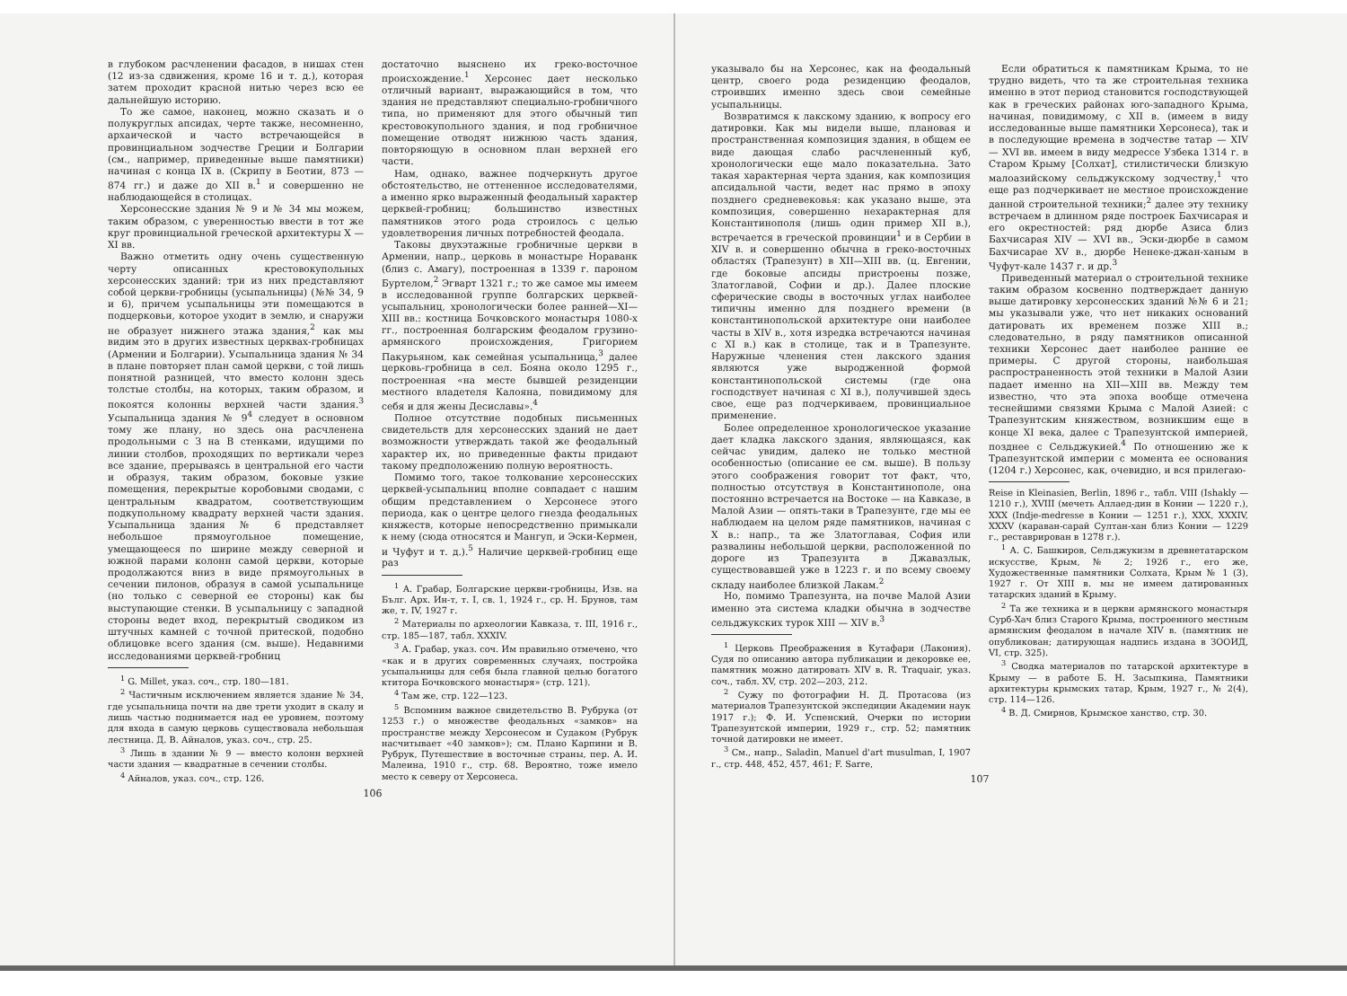в глубоком расчленении фасадов, в нишах стен (12 из-за сдвижения, кроме 16 и т. д.), которая затем проходит красной нитью через всю ее дальнейшую историю.
То же самое, наконец, можно сказать и о полукруглых апсидах, черте также, несомненно, архаической и часто встречающейся в провинциальном зодчестве Греции и Болгарии (см., например, приведенные выше памятники) начиная с конца IX в. (Скрипу в Беотии, 873 — 874 гг.) и даже до XII в.<sup>1</sup> и совершенно не наблюдающейся в столицах.
Херсонесские здания № 9 и № 34 мы можем, таким образом, с уверенностью ввести в тот же круг провинциальной греческой архитектуры X — XI вв.
Важно отметить одну очень существенную черту описанных крестовокупольных херсонесских зданий: три из них представляют собой церкви-гробницы (усыпальницы) (№№ 34, 9 и 6), причем усыпальницы эти помещаются в подцерковьи, которое уходит в землю, и снаружи не образует нижнего этажа здания,<sup>2</sup> как мы видим это в других известных церквах-гробницах (Армении и Болгарии). Усыпальница здания № 34 в плане повторяет план самой церкви, с той лишь понятной разницей, что вместо колонн здесь толстые столбы, на которых, таким образом, и покоятся колонны верхней части здания.<sup>3</sup> Усыпальница здания № 9<sup>4</sup> следует в основном тому же плану, но здесь она расчленена продольными с З на В стенками, идущими по линии столбов, проходящих по вертикали через все здание, прерываясь в центральной его части и образуя, таким образом, боковые узкие помещения, перекрытые коробовыми сводами, с центральным квадратом, соответствующим подкупольному квадрату верхней части здания. Усыпальница здания № 6 представляет небольшое прямоугольное помещение, умещающееся по ширине между северной и южной парами колонн самой церкви, которые продолжаются вниз в виде прямоугольных в сечении пилонов, образуя в самой усыпальнице (но только с северной ее стороны) как бы выступающие стенки. В усыпальницу с западной стороны ведет вход, перекрытый сводиком из штучных камней с точной притеской, подобно облицовке всего здания (см. выше). Недавними исследованиями церквей-гробниц
<sup>1</sup> G. Millet, указ. соч., стр. 180—181.
<sup>2</sup> Частичным исключением является здание № 34, где усыпальница почти на две трети уходит в скалу и лишь частью поднимается над ее уровнем, поэтому для входа в самую церковь существовала небольшая лестница. Д. В. Айналов, указ. соч., стр. 25.
<sup>3</sup> Лишь в здании № 9 — вместо колонн верхней части здания — квадратные в сечении столбы.
<sup>4</sup> Айналов, указ. соч., стр. 126.
достаточно выяснено их греко-восточное происхождение.<sup>1</sup> Херсонес дает несколько отличный вариант, выражающийся в том, что здания не представляют специально-гробничного типа, но применяют для этого обычный тип крестовокупольного здания, и под гробничное помещение отводят нижнюю часть здания, повторяющую в основном план верхней его части.
Нам, однако, важнее подчеркнуть другое обстоятельство, не оттененное исследователями, а именно ярко выраженный феодальный характер церквей-гробниц; большинство известных памятников этого рода строилось с целью удовлетворения личных потребностей феодала.
Таковы двухэтажные гробничные церкви в Армении, напр., церковь в монастыре Нораванк (близ с. Амагу), построенная в 1339 г. пароном Буртелом,<sup>2</sup> Эгварт 1321 г.; то же самое мы имеем в исследованной группе болгарских церквей-усыпальниц, хронологически более ранней—XI—XIII вв.: костница Бочковского монастыря 1080-х гг., построенная болгарским феодалом грузино-армянского происхождения, Григорием Пакурьяном, как семейная усыпальница,<sup>3</sup> далее церковь-гробница в сел. Бояна около 1295 г., построенная «на месте бывшей резиденции местного владетеля Калояна, повидимому для себя и для жены Десиславы».<sup>4</sup>
Полное отсутствие подобных письменных свидетельств для херсонесских зданий не дает возможности утверждать такой же феодальный характер их, но приведенные факты придают такому предположению полную вероятность.
Помимо того, такое толкование херсонесских церквей-усыпальниц вполне совпадает с нашим общим представлением о Херсонесе этого периода, как о центре целого гнезда феодальных княжеств, которые непосредственно примыкали к нему (сюда относятся и Мангуп, и Эски-Кермен, и Чуфут и т. д.).<sup>5</sup> Наличие церквей-гробниц еще раз
<sup>1</sup> А. Грабар, Болгарские церкви-гробницы, Изв. на Бълг. Арх. Ин-т, т. I, св. 1, 1924 г., ср. Н. Брунов, там же, т. IV, 1927 г.
<sup>2</sup> Материалы по археологии Кавказа, т. III, 1916 г., стр. 185—187, табл. XXXIV.
<sup>3</sup> А. Грабар, указ. соч. Им правильно отмечено, что «как и в других современных случаях, постройка усыпальницы для себя была главной целью богатого ктитора Бочковского монастыря» (стр. 121).
<sup>4</sup> Там же, стр. 122—123.
<sup>5</sup> Вспомним важное свидетельство В. Рубрука (от 1253 г.) о множестве феодальных «замков» на пространстве между Херсонесом и Судаком (Рубрук насчитывает «40 замков»); см. Плано Карпини и В. Рубрук, Путешествие в восточные страны, пер. А. И. Малеина, 1910 г., стр. 68. Вероятно, тоже имело место к северу от Херсонеса.
106
указывало бы на Херсонес, как на феодальный центр, своего рода резиденцию феодалов, строивших именно здесь свои семейные усыпальницы.
Возвратимся к лакскому зданию, к вопросу его датировки. Как мы видели выше, плановая и пространственная композиция здания, в общем ее виде дающая слабо расчлененный куб, хронологически еще мало показательна. Зато такая характерная черта здания, как композиция апсидальной части, ведет нас прямо в эпоху позднего средневековья: как указано выше, эта композиция, совершенно нехарактерная для Константинополя (лишь один пример XII в.), встречается в греческой провинции<sup>1</sup> и в Сербии в XIV в. и совершенно обычна в греко-восточных областях (Трапезунт) в XII—XIII вв. (ц. Евгении, где боковые апсиды пристроены позже, Златоглавой, Софии и др.). Далее плоские сферические своды в восточных углах наиболее типичны именно для позднего времени (в константинопольской архитектуре они наиболее часты в XIV в., хотя изредка встречаются начиная с XI в.) как в столице, так и в Трапезунте. Наружные членения стен лакского здания являются уже выродженной формой константинопольской системы (где она господствует начиная с XI в.), получившей здесь свое, еще раз подчеркиваем, провинциальное применение.
Более определенное хронологическое указание дает кладка лакского здания, являющаяся, как сейчас увидим, далеко не только местной особенностью (описание ее см. выше). В пользу этого соображения говорит тот факт, что, полностью отсутствуя в Константинополе, она постоянно встречается на Востоке — на Кавказе, в Малой Азии — опять-таки в Трапезунте, где мы ее наблюдаем на целом ряде памятников, начиная с X в.: напр., та же Златоглавая, София или развалины небольшой церкви, расположенной по дороге из Трапезунта в Джавазлык, существовавшей уже в 1223 г. и по всему своему складу наиболее близкой Лакам.<sup>2</sup>
Но, помимо Трапезунта, на почве Малой Азии именно эта система кладки обычна в зодчестве сельджукских турок XIII — XIV в.<sup>3</sup>
<sup>1</sup> Церковь Преображения в Кутафари (Лакония). Судя по описанию автора публикации и декоровке ее, памятник можно датировать XIV в. R. Traquair, указ. соч., табл. XV, стр. 202—203, 212.
<sup>2</sup> Сужу по фотографии Н. Д. Протасова (из материалов Трапезунтской экспедиции Академии наук 1917 г.); Ф. И. Успенский, Очерки по истории Трапезунтской империи, 1929 г., стр. 52; памятник точной датировки не имеет.
<sup>3</sup> См., напр., Saladin, Manuel d'art musulman, I, 1907 г., стр. 448, 452, 457, 461; F. Sarre,
Если обратиться к памятникам Крыма, то не трудно видеть, что та же строительная техника именно в этот период становится господствующей как в греческих районах юго-западного Крыма, начиная, повидимому, с XII в. (имеем в виду исследованные выше памятники Херсонеса), так и в последующие времена в зодчестве татар — XIV — XVI вв. имеем в виду медрессе Узбека 1314 г. в Старом Крыму [Солхат], стилистически близкую малоазийскому сельджукскому зодчеству,<sup>1</sup> что еще раз подчеркивает не местное происхождение данной строительной техники;<sup>2</sup> далее эту технику встречаем в длинном ряде построек Бахчисарая и его окрестностей: ряд дюрбе Азиса близ Бахчисарая XIV — XVI вв., Эски-дюрбе в самом Бахчисарае XV в., дюрбе Ненеке-джан-ханым в Чуфут-кале 1437 г. и др.<sup>3</sup>
Приведенный материал о строительной технике таким образом косвенно подтверждает данную выше датировку херсонесских зданий №№ 6 и 21; мы указывали уже, что нет никаких оснований датировать их временем позже XIII в.; следовательно, в ряду памятников описанной техники Херсонес дает наиболее ранние ее примеры. С другой стороны, наибольшая распространенность этой техники в Малой Азии падает именно на XII—XIII вв. Между тем известно, что эта эпоха вообще отмечена теснейшими связями Крыма с Малой Азией: с Трапезунтским княжеством, возникшим еще в конце XI века, далее с Трапезунтской империей, позднее с Сельджукией.<sup>4</sup> По отношению же к Трапезунтской империи с момента ее основания (1204 г.) Херсонес, как, очевидно, и вся прилегаю-
Reise in Kleinasien, Berlin, 1896 г., табл. VIII (Ishakly — 1210 г.), XVIII (мечеть Аллаед-дин в Конии — 1220 г.), XXX (Indje-medresse в Конии — 1251 г.), XXX, XXXIV, XXXV (караван-сарай Султан-хан близ Конии — 1229 г., реставрирован в 1278 г.).
<sup>1</sup> А. С. Башкиров, Сельджукизм в древнетатарском искусстве, Крым, № 2; 1926 г., его же, Художественные памятники Солхата, Крым № 1 (3), 1927 г. От XIII в. мы не имеем датированных татарских зданий в Крыму.
<sup>2</sup> Та же техника и в церкви армянского монастыря Сурб-Хач близ Старого Крыма, построенного местным армянским феодалом в начале XIV в. (памятник не опубликован; датирующая надпись издана в ЗООИД, VI, стр. 325).
<sup>3</sup> Сводка материалов по татарской архитектуре в Крыму — в работе Б. Н. Засыпкина, Памятники архитектуры крымских татар, Крым, 1927 г., № 2(4), стр. 114—126.
<sup>4</sup> В. Д. Смирнов, Крымское ханство, стр. 30.
107